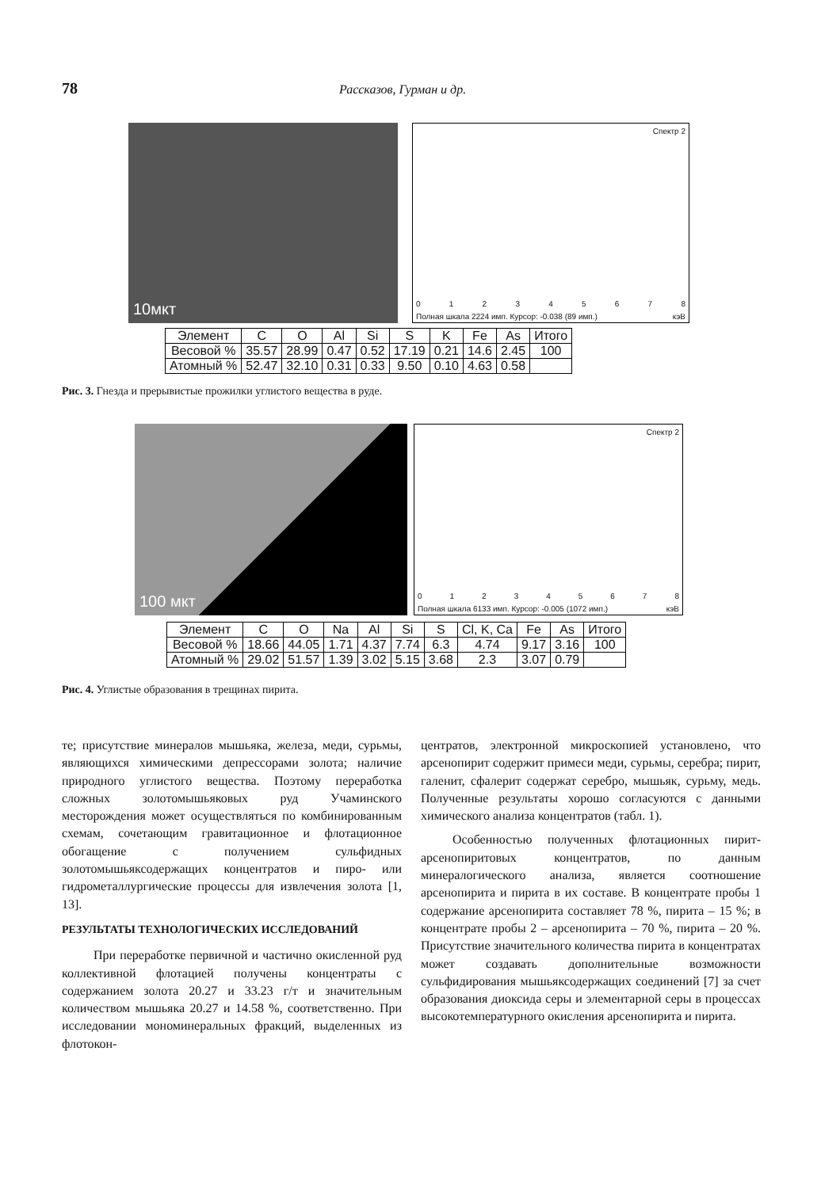78 Рассказов, Гурман и др.
10мкт
Спектр 2
012345678
Полная шкала 2224 имп. Курсор: -0.038 (89 имп.) кэВ
| Элемент | C | O | Al | Si | S | K | Fe | As | Итого |
| --- | --- | --- | --- | --- | --- | --- | --- | --- | --- |
| Весовой % | 35.57 | 28.99 | 0.47 | 0.52 | 17.19 | 0.21 | 14.6 | 2.45 | 100 |
| Атомный % | 52.47 | 32.10 | 0.31 | 0.33 | 9.50 | 0.10 | 4.63 | 0.58 | |
Рис. 3. Гнезда и прерывистые прожилки углистого вещества в руде.
100 мкт
Спектр 2
012345678
Полная шкала 6133 имп. Курсор: -0.005 (1072 имп.) кэВ
| Элемент | C | O | Na | Al | Si | S | Cl, K, Ca | Fe | As | Итого |
| --- | --- | --- | --- | --- | --- | --- | --- | --- | --- | --- |
| Весовой % | 18.66 | 44.05 | 1.71 | 4.37 | 7.74 | 6.3 | 4.74 | 9.17 | 3.16 | 100 |
| Атомный % | 29.02 | 51.57 | 1.39 | 3.02 | 5.15 | 3.68 | 2.3 | 3.07 | 0.79 | |
Рис. 4. Углистые образования в трещинах пирита.
те; присутствие минералов мышьяка, железа, меди, сурьмы, являющихся химическими депрессорами золота; наличие природного углистого вещества. Поэтому переработка сложных золотомышьяковых руд Учаминского месторождения может осуществляться по комбинированным схемам, сочетающим гравитационное и флотационное обогащение с получением сульфидных золотомышьяксодержащих концентратов и пиро- или гидрометаллургические процессы для извлечения золота [1, 13].
РЕЗУЛЬТАТЫ ТЕХНОЛОГИЧЕСКИХ ИССЛЕДОВАНИЙ
При переработке первичной и частично окисленной руд коллективной флотацией получены концентраты с содержанием золота 20.27 и 33.23 г/т и значительным количеством мышьяка 20.27 и 14.58 %, соответственно. При исследовании мономинеральных фракций, выделенных из флотокон-
центратов, электронной микроскопией установлено, что арсенопирит содержит примеси меди, сурьмы, серебра; пирит, галенит, сфалерит содержат серебро, мышьяк, сурьму, медь. Полученные результаты хорошо согласуются с данными химического анализа концентратов (табл. 1).
Особенностью полученных флотационных пирит-арсенопиритовых концентратов, по данным минералогического анализа, является соотношение арсенопирита и пирита в их составе. В концентрате пробы 1 содержание арсенопирита составляет 78 %, пирита – 15 %; в концентрате пробы 2 – арсенопирита – 70 %, пирита – 20 %. Присутствие значительного количества пирита в концентратах может создавать дополнительные возможности сульфидирования мышьяксодержащих соединений [7] за счет образования диоксида серы и элементарной серы в процессах высокотемпературного окисления арсенопирита и пирита.